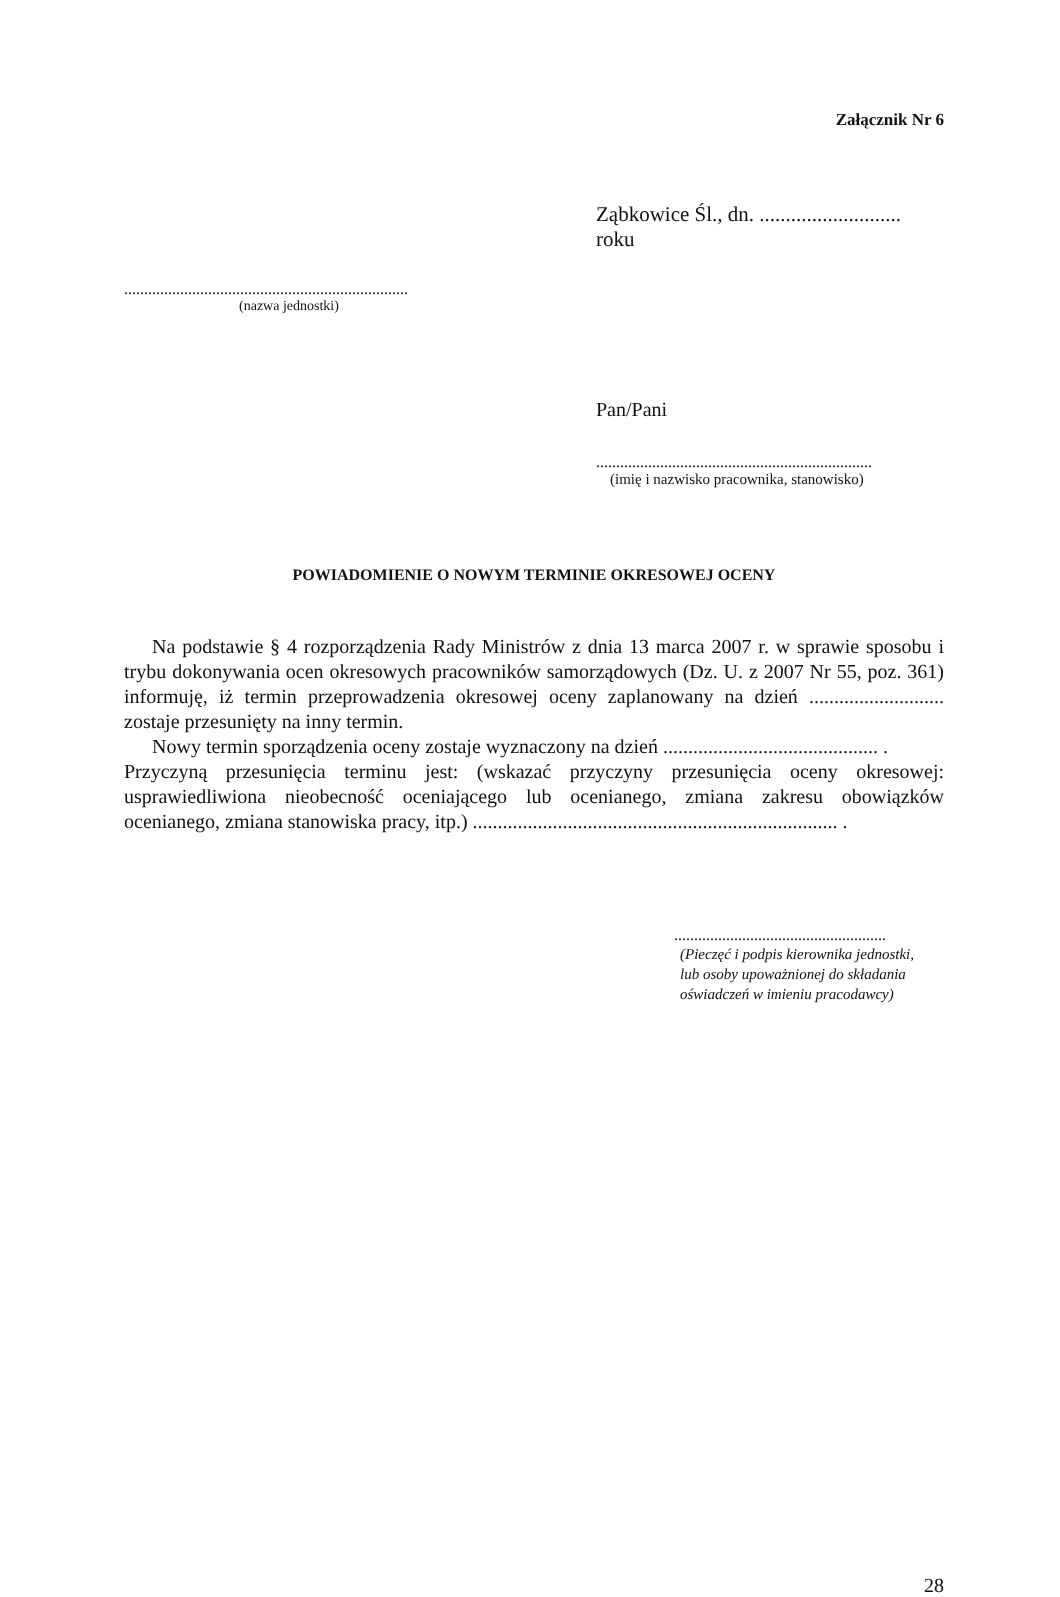Załącznik Nr 6
Ząbkowice Śl., dn. ........................... roku
.......................................................................
(nazwa jednostki)
Pan/Pani
.....................................................................
(imię i nazwisko pracownika, stanowisko)
POWIADOMIENIE O NOWYM TERMINIE OKRESOWEJ OCENY
Na podstawie § 4 rozporządzenia Rady Ministrów z dnia 13 marca 2007 r. w sprawie sposobu i trybu dokonywania ocen okresowych pracowników samorządowych (Dz. U. z 2007 Nr 55, poz. 361) informuję, iż termin przeprowadzenia okresowej oceny zaplanowany na dzień ........................... zostaje przesunięty na inny termin.
Nowy termin sporządzenia oceny zostaje wyznaczony na dzień ........................................... .
Przyczyną przesunięcia terminu jest: (wskazać przyczyny przesunięcia oceny okresowej: usprawiedliwiona nieobecność oceniającego lub ocenianego, zmiana zakresu obowiązków ocenianego, zmiana stanowiska pracy, itp.) ......................................................................... .
.....................................................
(Pieczęć i podpis kierownika jednostki,
lub osoby upoważnionej do składania
oświadczeń w imieniu pracodawcy)
28